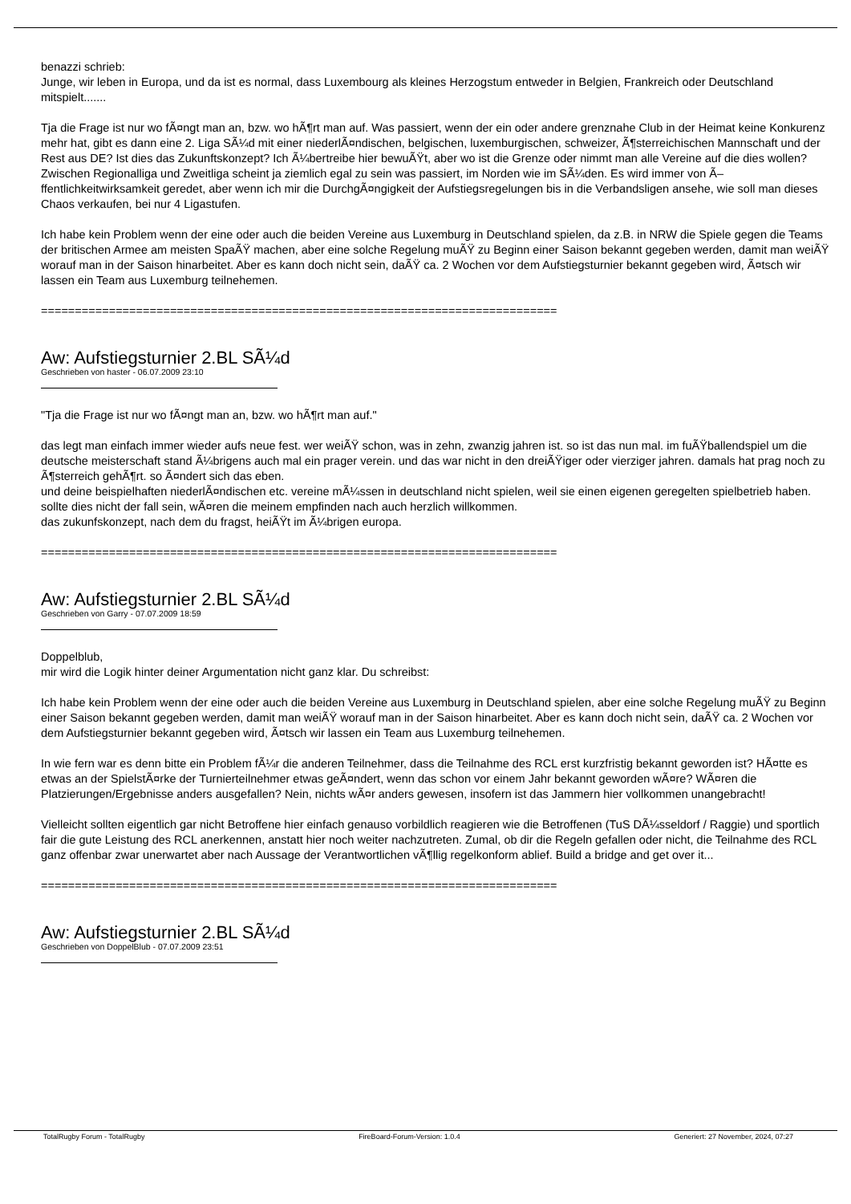benazzi schrieb:
Junge, wir leben in Europa, und da ist es normal, dass Luxembourg als kleines Herzogstum entweder in Belgien, Frankreich oder Deutschland mitspielt.......
Tja die Frage ist nur wo fÃ¤ngt man an, bzw. wo hÃ¶rt man auf. Was passiert, wenn der ein oder andere grenznahe Club in der Heimat keine Konkurenz mehr hat, gibt es dann eine 2. Liga SÃ¼d mit einer niederlÃ¤ndischen, belgischen, luxemburgischen, schweizer, Ã¶sterreichischen Mannschaft und der Rest aus DE? Ist dies das Zukunftskonzept? Ich Ã¼bertreibe hier bewuÃŸt, aber wo ist die Grenze oder nimmt man alle Vereine auf die dies wollen? Zwischen Regionalliga und Zweitliga scheint ja ziemlich egal zu sein was passiert, im Norden wie im SÃ¼den. Es wird immer von Ã–ffentlichkeitwirksamkeit geredet, aber wenn ich mir die DurchgÃ¤ngigkeit der Aufstiegsregelungen bis in die Verbandsligen ansehe, wie soll man dieses Chaos verkaufen, bei nur 4 Ligastufen.
Ich habe kein Problem wenn der eine oder auch die beiden Vereine aus Luxemburg in Deutschland spielen, da z.B. in NRW die Spiele gegen die Teams der britischen Armee am meisten SpaÃŸ machen, aber eine solche Regelung muÃŸ zu Beginn einer Saison bekannt gegeben werden, damit man weiÃŸ worauf man in der Saison hinarbeitet. Aber es kann doch nicht sein, daÃŸ ca. 2 Wochen vor dem Aufstiegsturnier bekannt gegeben wird, Ã¤tsch wir lassen ein Team aus Luxemburg teilnehemen.
============================================================================
Aw: Aufstiegsturnier 2.BL SÃ¼d
Geschrieben von haster - 06.07.2009 23:10
"Tja die Frage ist nur wo fÃ¤ngt man an, bzw. wo hÃ¶rt man auf."
das legt man einfach immer wieder aufs neue fest. wer weiÃŸ schon, was in zehn, zwanzig jahren ist. so ist das nun mal. im fuÃŸballendspiel um die deutsche meisterschaft stand Ã¼brigens auch mal ein prager verein. und das war nicht in den dreiÃŸiger oder vierziger jahren. damals hat prag noch zu Ã¶sterreich gehÃ¶rt. so Ã¤ndert sich das eben.
und deine beispielhaften niederlÃ¤ndischen etc. vereine mÃ¼ssen in deutschland nicht spielen, weil sie einen eigenen geregelten spielbetrieb haben. sollte dies nicht der fall sein, wÃ¤ren die meinem empfinden nach auch herzlich willkommen.
das zukunfskonzept, nach dem du fragst, heiÃŸt im Ã¼brigen europa.
============================================================================
Aw: Aufstiegsturnier 2.BL SÃ¼d
Geschrieben von Garry - 07.07.2009 18:59
Doppelblub,
mir wird die Logik hinter deiner Argumentation nicht ganz klar. Du schreibst:
Ich habe kein Problem wenn der eine oder auch die beiden Vereine aus Luxemburg in Deutschland spielen, aber eine solche Regelung muÃŸ zu Beginn einer Saison bekannt gegeben werden, damit man weiÃŸ worauf man in der Saison hinarbeitet. Aber es kann doch nicht sein, daÃŸ ca. 2 Wochen vor dem Aufstiegsturnier bekannt gegeben wird, Ã¤tsch wir lassen ein Team aus Luxemburg teilnehemen.
In wie fern war es denn bitte ein Problem fÃ¼r die anderen Teilnehmer, dass die Teilnahme des RCL erst kurzfristig bekannt geworden ist? HÃ¤tte es etwas an der SpielstÃ¤rke der Turnierteilnehmer etwas geÃ¤ndert, wenn das schon vor einem Jahr bekannt geworden wÃ¤re? WÃ¤ren die Platzierungen/Ergebnisse anders ausgefallen? Nein, nichts wÃ¤r anders gewesen, insofern ist das Jammern hier vollkommen unangebracht!
Vielleicht sollten eigentlich gar nicht Betroffene hier einfach genauso vorbildlich reagieren wie die Betroffenen (TuS DÃ¼sseldorf / Raggie) und sportlich fair die gute Leistung des RCL anerkennen, anstatt hier noch weiter nachzutreten. Zumal, ob dir die Regeln gefallen oder nicht, die Teilnahme des RCL ganz offenbar zwar unerwartet aber nach Aussage der Verantwortlichen vÃ¶llig regelkonform ablief. Build a bridge and get over it...
============================================================================
Aw: Aufstiegsturnier 2.BL SÃ¼d
Geschrieben von DoppelBlub - 07.07.2009 23:51
TotalRugby Forum - TotalRugby FireBoard-Forum-Version: 1.0.4 Generiert: 27 November, 2024, 07:27